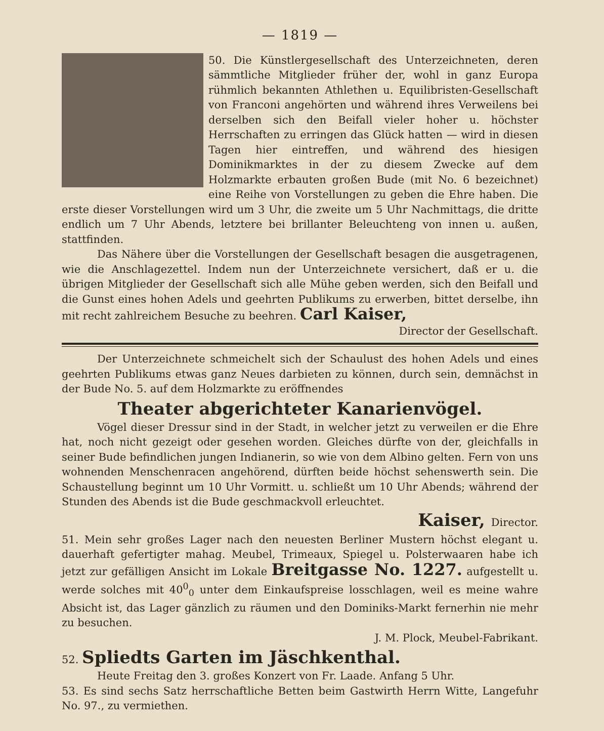— 1819 —
50. Die Künstlergesellschaft des Unterzeichneten, deren sämmtliche Mitglieder früher der, wohl in ganz Europa rühmlich bekannten Athlethen u. Equilibristen-Gesellschaft von Franconi angehörten und während ihres Verweilens bei derselben sich den Beifall vieler hoher u. höchster Herrschaften zu erringen das Glück hatten — wird in diesen Tagen hier eintreffen, und während des hiesigen Dominikmarktes in der zu diesem Zwecke auf dem Holzmarkte erbauten großen Bude (mit No. 6 bezeichnet) eine Reihe von Vorstellungen zu geben die Ehre haben. Die erste dieser Vorstellungen wird um 3 Uhr, die zweite um 5 Uhr Nachmittags, die dritte endlich um 7 Uhr Abends, letztere bei brillanter Beleuchteng von innen u. außen, stattfinden.
Das Nähere über die Vorstellungen der Gesellschaft besagen die ausgetragenen, wie die Anschlagezettel. Indem nun der Unterzeichnete versichert, daß er u. die übrigen Mitglieder der Gesellschaft sich alle Mühe geben werden, sich den Beifall und die Gunst eines hohen Adels und geehrten Publikums zu erwerben, bittet derselbe, ihn mit recht zahlreichem Besuche zu beehren. Carl Kaiser,
Director der Gesellschaft.
Der Unterzeichnete schmeichelt sich der Schaulust des hohen Adels und eines geehrten Publikums etwas ganz Neues darbieten zu können, durch sein, demnächst in der Bude No. 5. auf dem Holzmarkte zu eröffnendes
Theater abgerichteter Kanarienvögel.
Vögel dieser Dressur sind in der Stadt, in welcher jetzt zu verweilen er die Ehre hat, noch nicht gezeigt oder gesehen worden. Gleiches dürfte von der, gleichfalls in seiner Bude befindlichen jungen Indianerin, so wie von dem Albino gelten. Fern von uns wohnenden Menschenracen angehörend, dürften beide höchst sehenswerth sein. Die Schaustellung beginnt um 10 Uhr Vormitt. u. schließt um 10 Uhr Abends; während der Stunden des Abends ist die Bude geschmackvoll erleuchtet.
Kaiser, Director.
51. Mein sehr großes Lager nach den neuesten Berliner Mustern höchst elegant u. dauerhaft gefertigter mahag. Meubel, Trimeaux, Spiegel u. Polsterwaaren habe ich jetzt zur gefälligen Ansicht im Lokale Breitgasse No. 1227. aufgestellt u. werde solches mit 40<sup>0</sup><sub>0</sub> unter dem Einkaufspreise losschlagen, weil es meine wahre Absicht ist, das Lager gänzlich zu räumen und den Dominiks-Markt fernerhin nie mehr zu besuchen.
J. M. Plock, Meubel-Fabrikant.
52. Spliedts Garten im Jäschkenthal.
Heute Freitag den 3. großes Konzert von Fr. Laade. Anfang 5 Uhr.
53. Es sind sechs Satz herrschaftliche Betten beim Gastwirth Herrn Witte, Langefuhr No. 97., zu vermiethen.